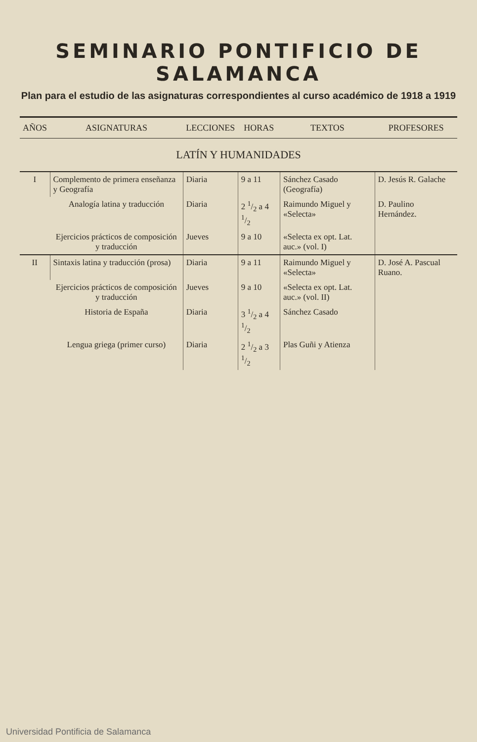SEMINARIO PONTIFICIO DE SALAMANCA
Plan para el estudio de las asignaturas correspondientes al curso académico de 1918 a 1919
| AÑOS | ASIGNATURAS | LECCIONES | HORAS | TEXTOS | PROFESORES |
| --- | --- | --- | --- | --- | --- |
| LATÍN Y HUMANIDADES | | | | | |
| I | Complemento de primera enseñanza y Geografía | Diaria | 9 a 11 | Sánchez Casado (Geografía) | D. Jesús R. Galache |
| | Analogía latina y traducción | Diaria | 2 1/2 a 4 1/2 | Raimundo Miguel y «Selecta» | D. Paulino Hernández. |
| | Ejercicios prácticos de composición y traducción | Jueves | 9 a 10 | «Selecta ex opt. Lat. auc.» (vol. I) | |
| II | Sintaxis latina y traducción (prosa) | Diaria | 9 a 11 | Raimundo Miguel y «Selecta» | D. José A. Pascual Ruano. |
| | Ejercicios prácticos de composición y traducción | Jueves | 9 a 10 | «Selecta ex opt. Lat. auc.» (vol. II) | |
| | Historia de España | Diaria | 3 1/2 a 4 1/2 | Sánchez Casado | |
| | Lengua griega (primer curso) | Diaria | 2 1/2 a 3 1/2 | Plas Guñi y Atienza | |
Universidad Pontificia de Salamanca